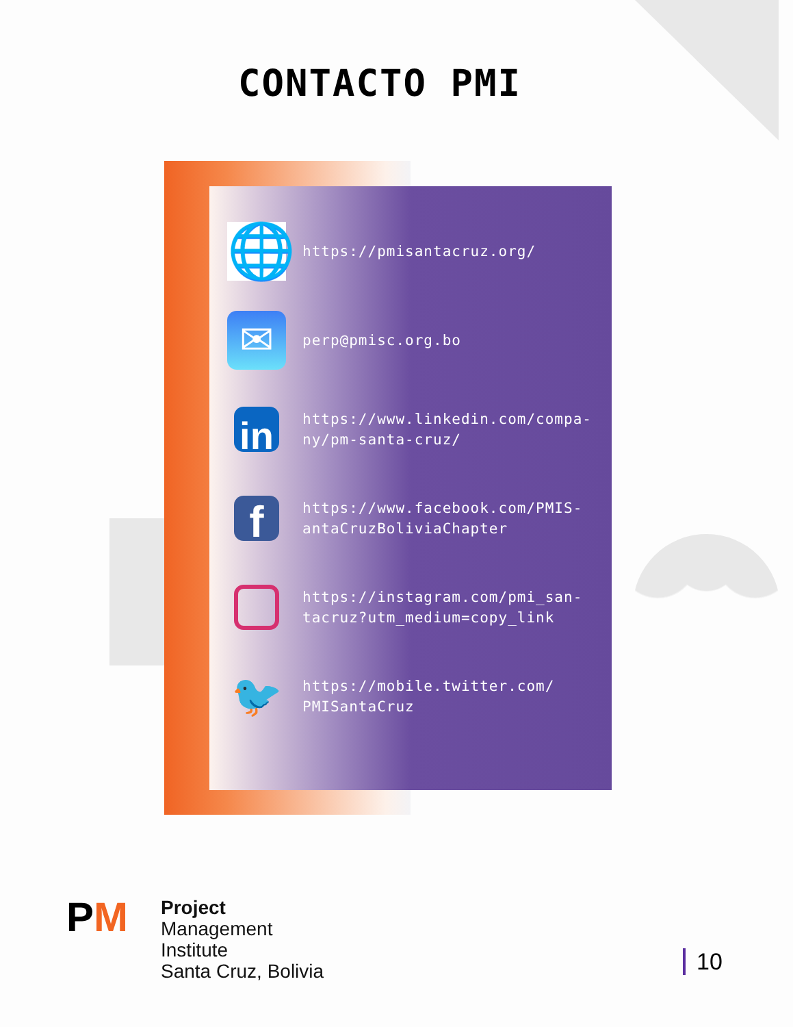CONTACTO PMI
🌐
https://pmisantacruz.org/
✉
perp@pmisc.org.bo
in
https://www.linkedin.com/compa-
ny/pm-santa-cruz/
f
https://www.facebook.com/PMIS-
antaCruzBoliviaChapter
https://instagram.com/pmi_san-
tacruz?utm_medium=copy_link
🐦
https://mobile.twitter.com/
PMISantaCruz
PM
Project
Management
Institute
Santa Cruz, Bolivia
10